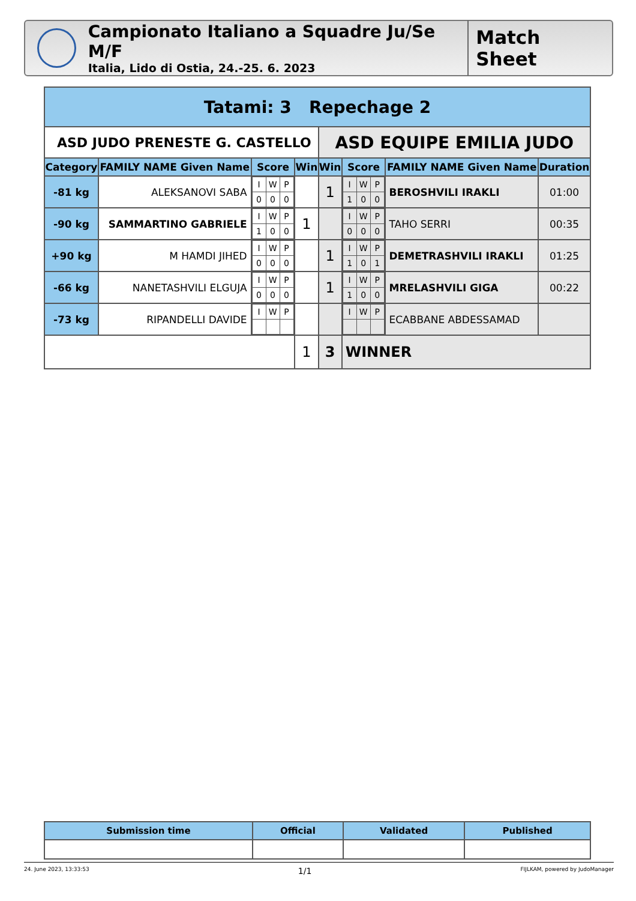Campionato Italiano a Squadre Ju/Se M/F
Italia, Lido di Ostia, 24.-25. 6. 2023
Match Sheet
| Tatami: 3 Repechage 2 | | | | | | | |
| --- | --- | --- | --- | --- | --- | --- | --- |
| ASD JUDO PRENESTE G. CASTELLO | | | | ASD EQUIPE EMILIA JUDO | | | |
| Category | FAMILY NAME Given Name | Score | Win | Win | Score | FAMILY NAME Given Name | Duration |
| -81 kg | ALEKSANOVI SABA | / I / W / P / / 0 / 0 / 0 / | | 1 | / I / W / P / / 1 / 0 / 0 / | BEROSHVILI IRAKLI | 01:00 |
| -90 kg | SAMMARTINO GABRIELE | / I / W / P / / 1 / 0 / 0 / | 1 | | / I / W / P / / 0 / 0 / 0 / | TAHO SERRI | 00:35 |
| +90 kg | M HAMDI JIHED | / I / W / P / / 0 / 0 / 0 / | | 1 | / I / W / P / / 1 / 0 / 1 / | DEMETRASHVILI IRAKLI | 01:25 |
| -66 kg | NANETASHVILI ELGUJA | / I / W / P / / 0 / 0 / 0 / | | 1 | / I / W / P / / 1 / 0 / 0 / | MRELASHVILI GIGA | 00:22 |
| -73 kg | RIPANDELLI DAVIDE | / I / W / P / | | | / I / W / P / | ECABBANE ABDESSAMAD | |
| | | | 1 | 3 | WINNER | | |
| Submission time | Official | Validated | Published |
| --- | --- | --- | --- |
24. June 2023, 13:33:53 1/1 FIJLKAM, powered by JudoManager